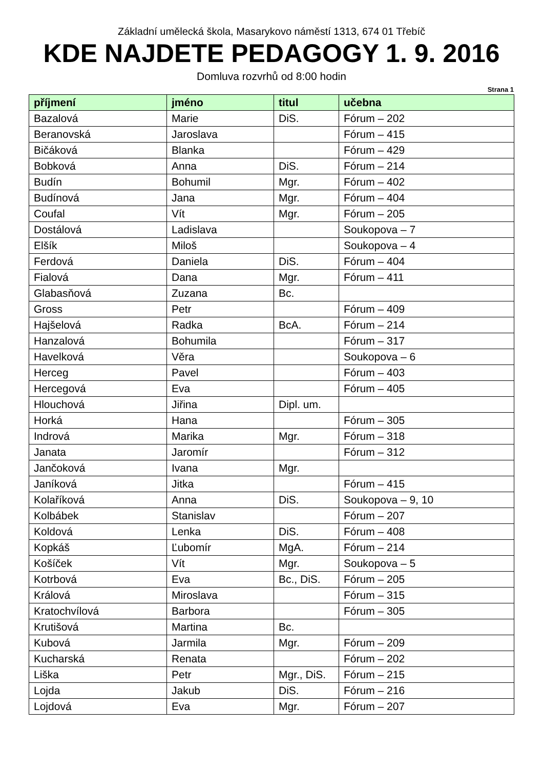Základní umělecká škola, Masarykovo náměstí 1313, 674 01 Třebíč
KDE NAJDETE PEDAGOGY 1. 9. 2016
Domluva rozvrhů od 8:00 hodin
Strana 1
| příjmení | jméno | titul | učebna |
| --- | --- | --- | --- |
| Bazalová | Marie | DiS. | Fórum – 202 |
| Beranovská | Jaroslava | | Fórum – 415 |
| Bičáková | Blanka | | Fórum – 429 |
| Bobková | Anna | DiS. | Fórum – 214 |
| Budín | Bohumil | Mgr. | Fórum – 402 |
| Budínová | Jana | Mgr. | Fórum – 404 |
| Coufal | Vít | Mgr. | Fórum – 205 |
| Dostálová | Ladislava | | Soukopova – 7 |
| Elšík | Miloš | | Soukopova – 4 |
| Ferdová | Daniela | DiS. | Fórum – 404 |
| Fialová | Dana | Mgr. | Fórum – 411 |
| Glabasňová | Zuzana | Bc. | |
| Gross | Petr | | Fórum – 409 |
| Hajšelová | Radka | BcA. | Fórum – 214 |
| Hanzalová | Bohumila | | Fórum – 317 |
| Havelková | Věra | | Soukopova – 6 |
| Herceg | Pavel | | Fórum – 403 |
| Hercegová | Eva | | Fórum – 405 |
| Hlouchová | Jiřina | Dipl. um. | |
| Horká | Hana | | Fórum – 305 |
| Indrová | Marika | Mgr. | Fórum – 318 |
| Janata | Jaromír | | Fórum – 312 |
| Jančoková | Ivana | Mgr. | |
| Janíková | Jitka | | Fórum – 415 |
| Kolaříková | Anna | DiS. | Soukopova – 9, 10 |
| Kolbábek | Stanislav | | Fórum – 207 |
| Koldová | Lenka | DiS. | Fórum – 408 |
| Kopkáš | Ľubomír | MgA. | Fórum – 214 |
| Košíček | Vít | Mgr. | Soukopova – 5 |
| Kotrbová | Eva | Bc., DiS. | Fórum – 205 |
| Králová | Miroslava | | Fórum – 315 |
| Kratochvílová | Barbora | | Fórum – 305 |
| Krutišová | Martina | Bc. | |
| Kubová | Jarmila | Mgr. | Fórum – 209 |
| Kucharská | Renata | | Fórum – 202 |
| Liška | Petr | Mgr., DiS. | Fórum – 215 |
| Lojda | Jakub | DiS. | Fórum – 216 |
| Lojdová | Eva | Mgr. | Fórum – 207 |